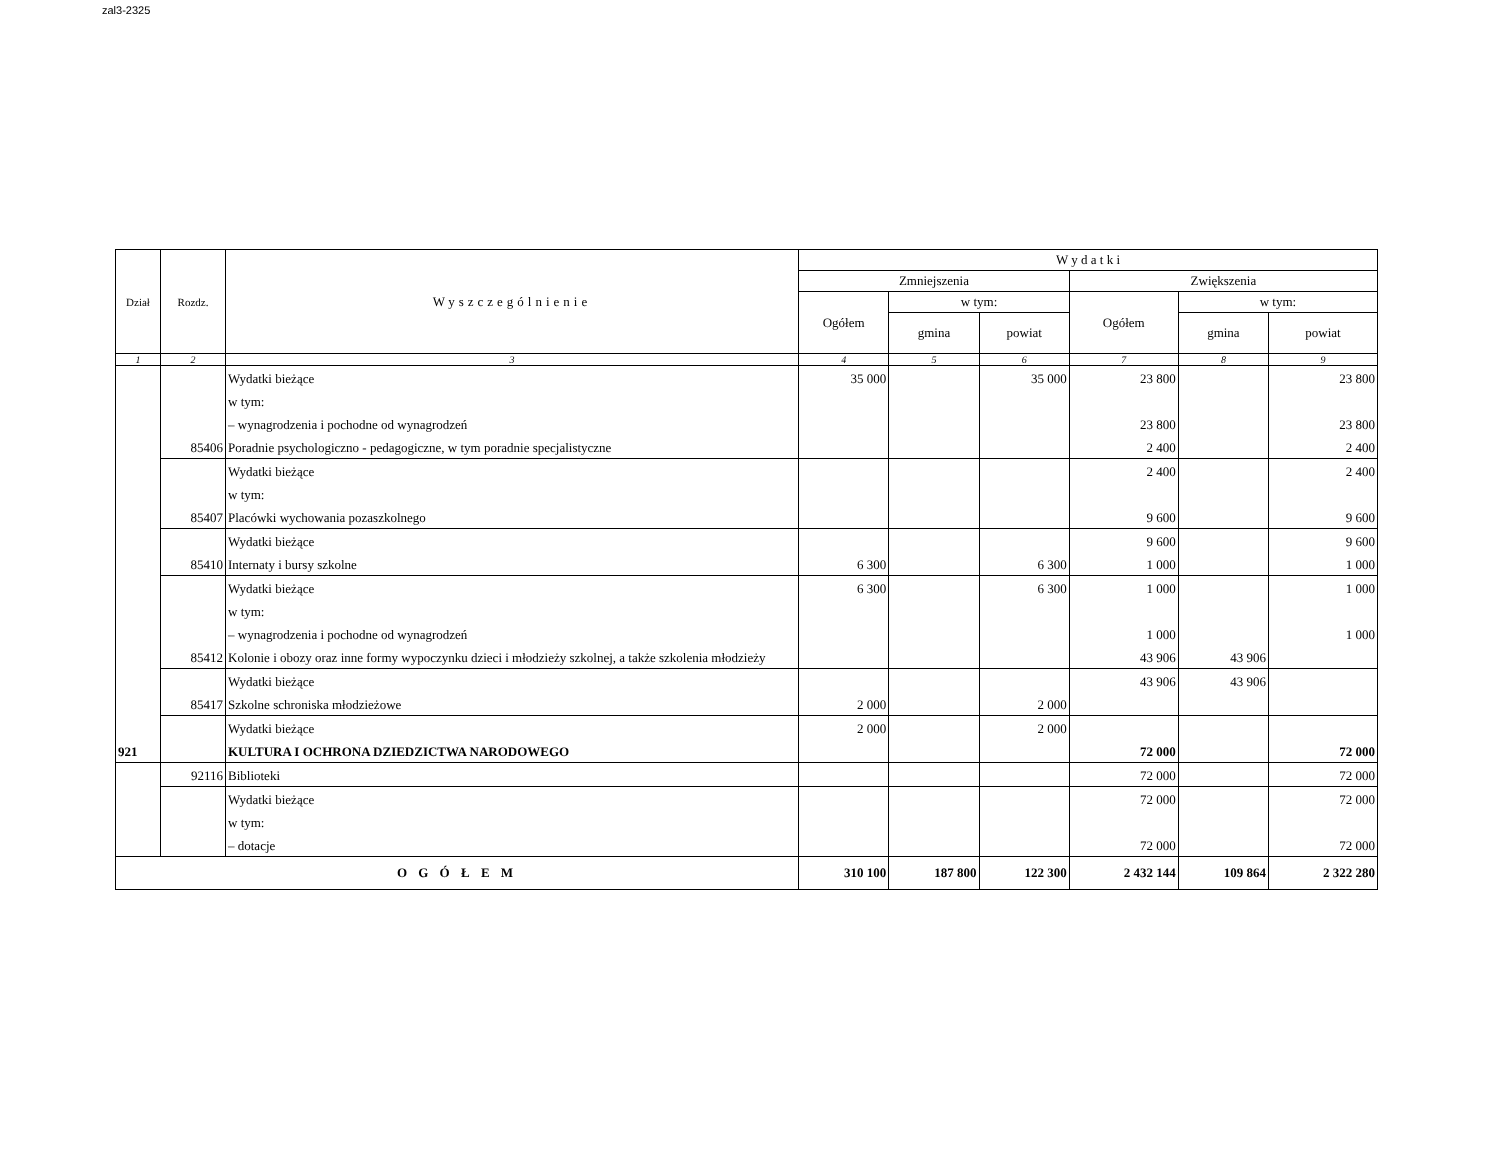zal3-2325
| Dział | Rozdz. | Wyszczególnienie | W y d a t k i | | | | | |
| --- | --- | --- | --- | --- | --- | --- | --- | --- |
| | | | Zmniejszenia | | | Zwiększenia | | |
| | | | Ogółem | w tym: | | Ogółem | w tym: | |
| | | | | gmina | powiat | | gmina | powiat |
| 1 | 2 | 3 | 4 | 5 | 6 | 7 | 8 | 9 |
| | | Wydatki bieżące | 35 000 | | 35 000 | 23 800 | | 23 800 |
| | | w tym: | | | | | | |
| | | – wynagrodzenia i pochodne od wynagrodzeń | | | | 23 800 | | 23 800 |
| | 85406 | Poradnie psychologiczno - pedagogiczne, w tym poradnie specjalistyczne | | | | 2 400 | | 2 400 |
| | | Wydatki bieżące | | | | 2 400 | | 2 400 |
| | | w tym: | | | | | | |
| | 85407 | Placówki wychowania pozaszkolnego | | | | 9 600 | | 9 600 |
| | | Wydatki bieżące | | | | 9 600 | | 9 600 |
| | 85410 | Internaty i bursy szkolne | 6 300 | | 6 300 | 1 000 | | 1 000 |
| | | Wydatki bieżące | 6 300 | | 6 300 | 1 000 | | 1 000 |
| | | w tym: | | | | | | |
| | | – wynagrodzenia i pochodne od wynagrodzeń | | | | 1 000 | | 1 000 |
| | 85412 | Kolonie i obozy oraz inne formy wypoczynku dzieci i młodzieży szkolnej, a także szkolenia młodzieży | | | | 43 906 | 43 906 | |
| | | Wydatki bieżące | | | | 43 906 | 43 906 | |
| | 85417 | Szkolne schroniska młodzieżowe | 2 000 | | 2 000 | | | |
| | | Wydatki bieżące | 2 000 | | 2 000 | | | |
| 921 | | KULTURA I OCHRONA DZIEDZICTWA NARODOWEGO | | | | 72 000 | | 72 000 |
| | 92116 | Biblioteki | | | | 72 000 | | 72 000 |
| | | Wydatki bieżące | | | | 72 000 | | 72 000 |
| | | w tym: | | | | | | |
| | | – dotacje | | | | 72 000 | | 72 000 |
| O G Ó Ł E M | | | 310 100 | 187 800 | 122 300 | 2 432 144 | 109 864 | 2 322 280 |